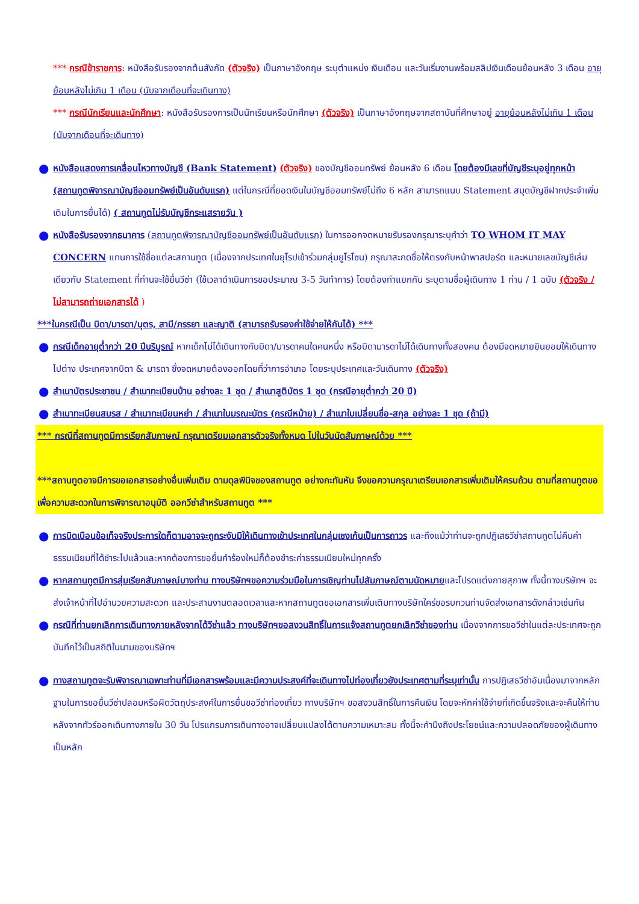*** กรณีข้าราชการ: หนังสือรับรองจากต้นสังกัด (ตัวจริง) เป็นภาษาอังกฤษ ระบุตำแหน่ง เงินเดือน และวันเริ่มงานพร้อมสลิปเงินเดือนย้อนหลัง 3 เดือน อายุย้อนหลังไม่เกิน 1 เดือน (นับจากเดือนที่จะเดินทาง)
*** กรณีนักเรียนและนักศึกษา: หนังสือรับรองการเป็นนักเรียนหรือนักศึกษา (ตัวจริง) เป็นภาษาอังกฤษจากสถาบันที่ศึกษาอยู่ อายุย้อนหลังไม่เกิน 1 เดือน (นับจากเดือนที่จะเดินทาง)
● หนังสือแสดงการเคลื่อนไหวทางบัญชี (Bank Statement) (ตัวจริง) ของบัญชีออมทรัพย์ ย้อนหลัง 6 เดือน โดยต้องมีเลขที่บัญชีระบุอยู่ทุกหน้า (สถานทูตพิจารณาบัญชีออมทรัพย์เป็นอันดับแรก) แต่ในกรณีที่ยอดเงินในบัญชีออมทรัพย์ไม่ถึง 6 หลัก สามารถแนบ Statement สมุดบัญชีฝากประจำเพิ่มเติมในการยื่นได้) ( สถานทูตไม่รับบัญชีกระแสรายวัน )
● หนังสือรับรองจากธนาคาร (สถานทูตพิจารณาบัญชีออมทรัพย์เป็นอันดับแรก) ในการออกจดหมายรับรองกรุณาระบุคำว่า TO WHOM IT MAY CONCERN แทนการใช้ชื่อแต่ละสถานทูต (เนื่องจากประเทศในยุโรปเข้าร่วมกลุ่มยูโรโซน) กรุณาสะกดชื่อให้ตรงกับหน้าพาสปอร์ต และหมายเลขบัญชีเล่มเดียวกับ Statement ที่ท่านจะใช้ยื่นวีซ่า (ใช้เวลาดำเนินการขอประมาณ 3-5 วันทำการ) โดยต้องทำแยกกัน ระบุตามชื่อผู้เดินทาง 1 ท่าน / 1 ฉบับ (ตัวจริง / ไม่สามารถถ่ายเอกสารได้ )
***ในกรณีเป็น บิดา/มารดา/บุตร, สามี/ภรรยา และญาติ (สามารถรับรองค่าใช้จ่ายให้กันได้) ***
● กรณีเด็กอายุต่ำกว่า 20 ปีบริบูรณ์ หากเด็กไม่ได้เดินทางกับบิดา/มารดาคนใดคนหนึ่ง หรือบิดามารดาไม่ได้เดินทางทั้งสองคน ต้องมีจดหมายยินยอมให้เดินทางไปต่าง ประเทศจากบิดา & มารดา ซึ่งจดหมายต้องออกโดยที่ว่าการอำเภอ โดยระบุประเทศและวันเดินทาง (ตัวจริง)
● สำเนาบัตรประชาชน / สำเนาทะเบียนบ้าน อย่างละ 1 ชุด / สำเนาสูติบัตร 1 ชุด (กรณีอายุต่ำกว่า 20 ปี)
● สำเนาทะเบียนสมรส / สำเนาทะเบียนหย่า / สำเนาใบมรณะบัตร (กรณีหม้าย) / สำเนาใบเปลี่ยนชื่อ-สกุล อย่างละ 1 ชุด (ถ้ามี)
*** กรณีที่สถานทูตมีการเรียกสัมภาษณ์ กรุณาเตรียมเอกสารตัวจริงทั้งหมด ไปในวันนัดสัมภาษณ์ด้วย ***
***สถานทูตอาจมีการขอเอกสารอย่างอื่นเพิ่มเติม ตามดุลพินิจของสถานทูต อย่างกะทันหัน จึงขอความกรุณาเตรียมเอกสารเพิ่มเติมให้ครบถ้วน ตามที่สถานทูตขอ เพื่อความสะดวกในการพิจารณาอนุมัติ ออกวีซ่าสำหรับสถานทูต ***
● การบิดเบือนข้อเท็จจริงประการใดก็ตามอาจจะถูกระงับมิให้เดินทางเข้าประเทศในกลุ่มเชงเก้นเป็นการถาวร และถึงแม้ว่าท่านจะถูกปฏิเสธวีซ่าสถานทูตไม่คืนค่าธรรมเนียมที่ได้ชำระไปแล้วและหากต้องการขอยื่นคำร้องใหม่ก็ต้องชำระค่าธรรมเนียมใหม่ทุกครั้ง
● หากสถานทูตมีการสุ่มเรียกสัมภาษณ์บางท่าน ทางบริษัทฯขอความร่วมมือในการเชิญท่านไปสัมภาษณ์ตามนัดหมายและโปรดแต่งกายสุภาพ ทั้งนี้ทางบริษัทฯ จะส่งเจ้าหน้าที่ไปอำนวยความสะดวก และประสานงานตลอดเวลาและหากสถานทูตขอเอกสารเพิ่มเติมทางบริษัทใคร่ขอรบกวนท่านจัดส่งเอกสารดังกล่าวเช่นกัน
● กรณีที่ท่านยกเลิกการเดินทางภายหลังจากได้วีซ่าแล้ว ทางบริษัทฯขอสงวนสิทธิ์ในการแจ้งสถานทูตยกเลิกวีซ่าของท่าน เนื่องจากการขอวีซ่าในแต่ละประเทศจะถูกบันทึกไว้เป็นสถิติในนามของบริษัทฯ
● ทางสถานทูตจะรับพิจารณาเฉพาะท่านที่มีเอกสารพร้อมและมีความประสงค์ที่จะเดินทางไปท่องเที่ยวยังประเทศตามที่ระบุเท่านั้น การปฏิเสธวีซ่าอันเนื่องมาจากหลักฐานในการขอยื่นวีซ่าปลอมหรือผิดวัตถุประสงค์ในการยื่นขอวีซ่าท่องเที่ยว ทางบริษัทฯ ขอสงวนสิทธิ์ในการคืนเงิน โดยจะหักค่าใช้จ่ายที่เกิดขึ้นจริงและจะคืนให้ท่านหลังจากทัวร์ออกเดินทางภายใน 30 วัน โปรแกรมการเดินทางอาจเปลี่ยนแปลงได้ตามความเหมาะสม ทั้งนี้จะคำนึงถึงประโยชน์และความปลอดภัยของผู้เดินทางเป็นหลัก